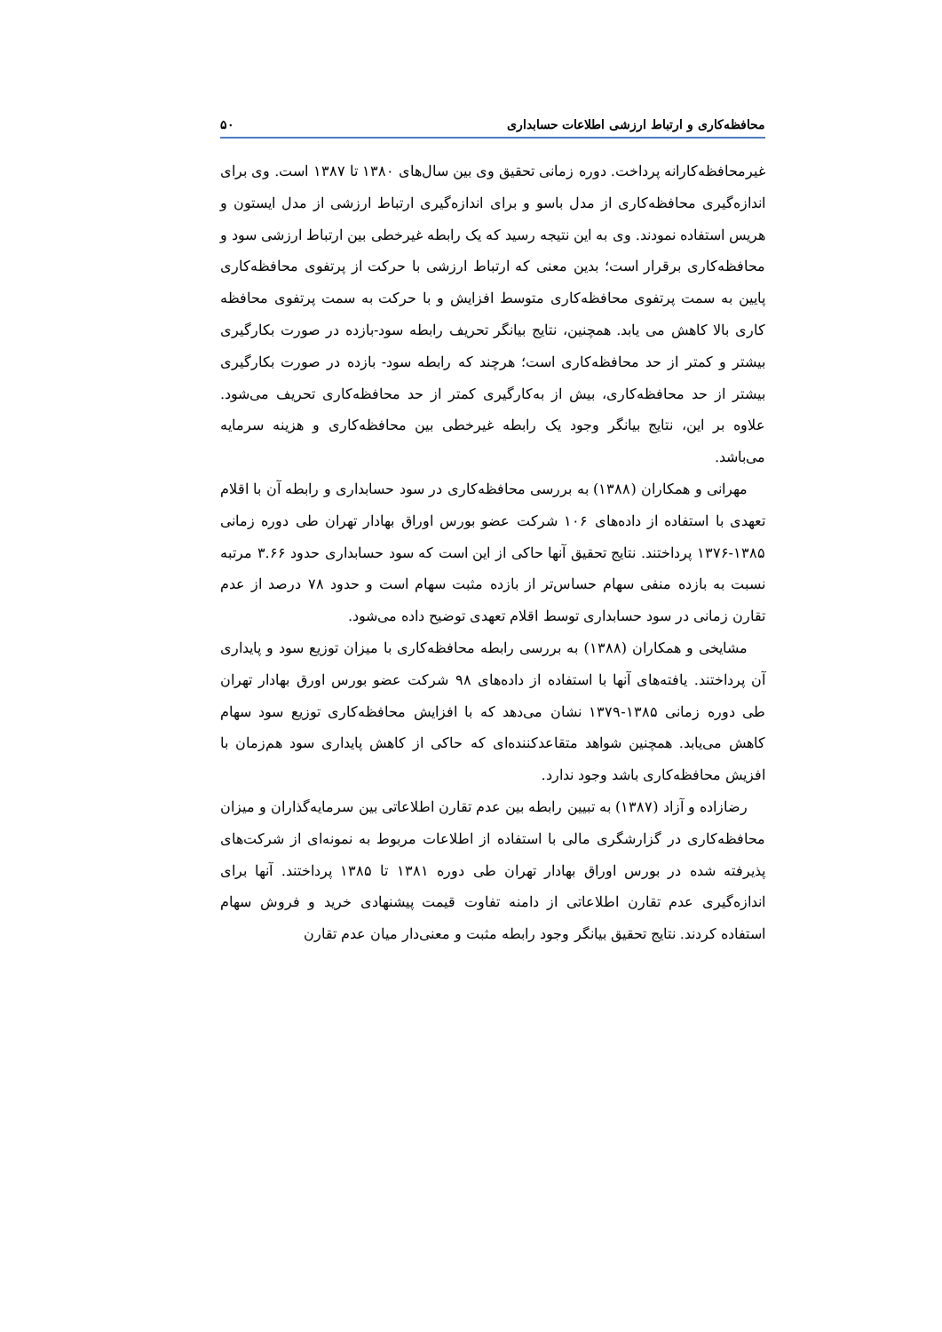محافظه‌کاری و ارتباط ارزشی اطلاعات حسابداری ۵۰
غیرمحافظه‌کارانه پرداخت. دوره زمانی تحقیق وی بین سال‌های ۱۳۸۰ تا ۱۳۸۷ است. وی برای اندازه‌گیری محافظه‌کاری از مدل باسو و برای اندازه‌گیری ارتباط ارزشی از مدل ایستون و هریس استفاده نمودند. وی به این نتیجه رسید که یک رابطه غیرخطی بین ارتباط ارزشی سود و محافظه‌کاری برقرار است؛ بدین معنی که ارتباط ارزشی با حرکت از پرتفوی محافظه‌کاری پایین به سمت پرتفوی محافظه‌کاری متوسط افزایش و با حرکت به سمت پرتفوی محافظه کاری بالا کاهش می یابد. همچنین، نتایج بیانگر تحریف رابطه سود-بازده در صورت بکارگیری بیشتر و کمتر از حد محافظه‌کاری است؛ هرچند که رابطه سود- بازده در صورت بکارگیری بیشتر از حد محافظه‌کاری، بیش از به‌کارگیری کمتر از حد محافظه‌کاری تحریف می‌شود. علاوه بر این، نتایج بیانگر وجود یک رابطه غیرخطی بین محافظه‌کاری و هزینه سرمایه می‌باشد.
مهرانی و همکاران (۱۳۸۸) به بررسی محافظه‌کاری در سود حسابداری و رابطه آن با اقلام تعهدی با استفاده از داده‌های ۱۰۶ شرکت عضو بورس اوراق بهادار تهران طی دوره زمانی ۱۳۸۵-۱۳۷۶ پرداختند. نتایج تحقیق آنها حاکی از این است که سود حسابداری حدود ۳.۶۶ مرتبه نسبت به بازده منفی سهام حساس‌تر از بازده مثبت سهام است و حدود ۷۸ درصد از عدم تقارن زمانی در سود حسابداری توسط اقلام تعهدی توضیح داده می‌شود.
مشایخی و همکاران (۱۳۸۸) به بررسی رابطه محافظه‌کاری با میزان توزیع سود و پایداری آن پرداختند. یافته‌های آنها با استفاده از داده‌های ۹۸ شرکت عضو بورس اورق بهادار تهران طی دوره زمانی ۱۳۸۵-۱۳۷۹ نشان می‌دهد که با افزایش محافظه‌کاری توزیع سود سهام کاهش می‌یابد. همچنین شواهد متقاعدکننده‌ای که حاکی از کاهش پایداری سود هم‌زمان با افزیش محافظه‌کاری باشد وجود ندارد.
رضازاده و آزاد (۱۳۸۷) به تبیین رابطه بین عدم تقارن اطلاعاتی بین سرمایه‌گذاران و میزان محافظه‌کاری در گزارشگری مالی با استفاده از اطلاعات مربوط به نمونه‌ای از شرکت‌های پذیرفته شده در بورس اوراق بهادار تهران طی دوره ۱۳۸۱ تا ۱۳۸۵ پرداختند. آنها برای اندازه‌گیری عدم تقارن اطلاعاتی از دامنه تفاوت قیمت پیشنهادی خرید و فروش سهام استفاده کردند. نتایج تحقیق بیانگر وجود رابطه مثبت و معنی‌دار میان عدم تقارن